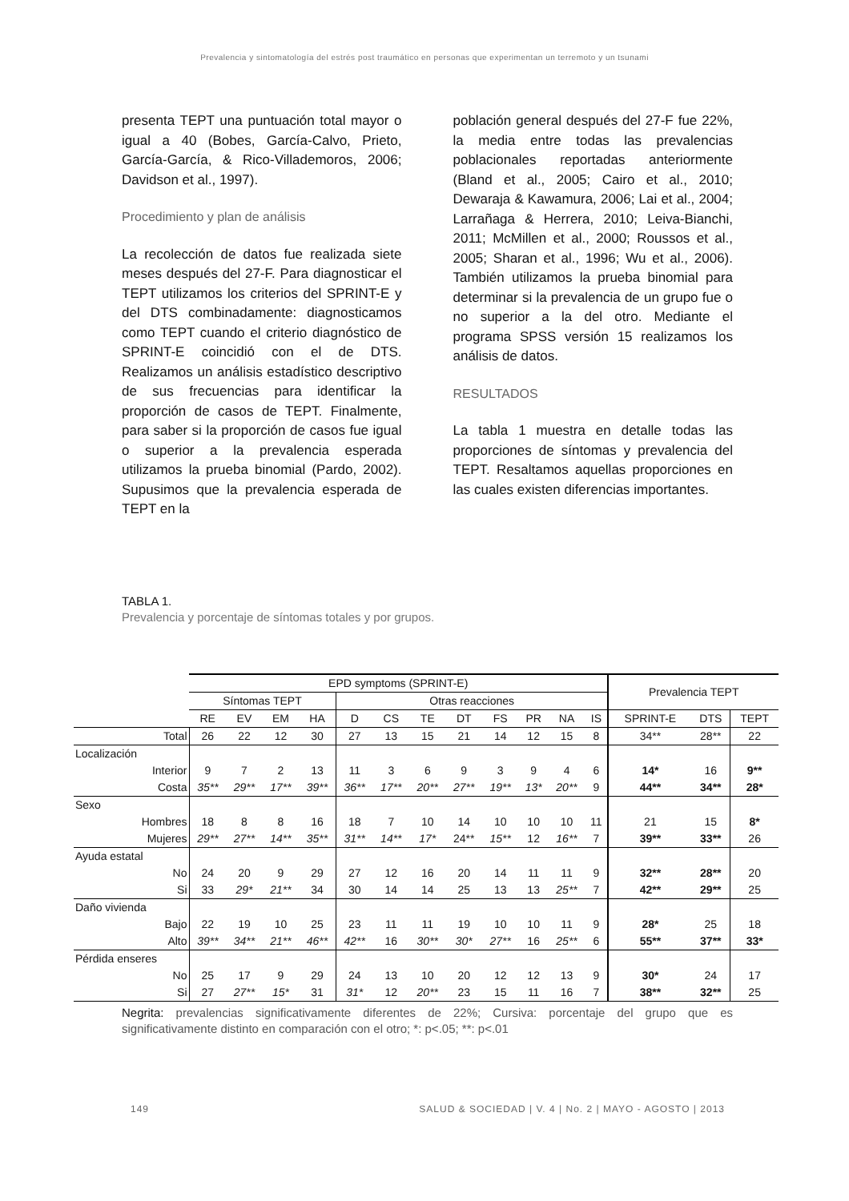Prevalencia y sintomatología del estrés post traumático en personas que experimentan un terremoto y un tsunami
presenta TEPT una puntuación total mayor o igual a 40 (Bobes, García-Calvo, Prieto, García-García, & Rico-Villademoros, 2006; Davidson et al., 1997).
Procedimiento y plan de análisis
La recolección de datos fue realizada siete meses después del 27-F. Para diagnosticar el TEPT utilizamos los criterios del SPRINT-E y del DTS combinadamente: diagnosticamos como TEPT cuando el criterio diagnóstico de SPRINT-E coincidió con el de DTS. Realizamos un análisis estadístico descriptivo de sus frecuencias para identificar la proporción de casos de TEPT. Finalmente, para saber si la proporción de casos fue igual o superior a la prevalencia esperada utilizamos la prueba binomial (Pardo, 2002). Supusimos que la prevalencia esperada de TEPT en la
población general después del 27-F fue 22%, la media entre todas las prevalencias poblacionales reportadas anteriormente (Bland et al., 2005; Cairo et al., 2010; Dewaraja & Kawamura, 2006; Lai et al., 2004; Larrañaga & Herrera, 2010; Leiva-Bianchi, 2011; McMillen et al., 2000; Roussos et al., 2005; Sharan et al., 1996; Wu et al., 2006). También utilizamos la prueba binomial para determinar si la prevalencia de un grupo fue o no superior a la del otro. Mediante el programa SPSS versión 15 realizamos los análisis de datos.
RESULTADOS
La tabla 1 muestra en detalle todas las proporciones de síntomas y prevalencia del TEPT. Resaltamos aquellas proporciones en las cuales existen diferencias importantes.
TABLA 1.
Prevalencia y porcentaje de síntomas totales y por grupos.
| | EPD symptoms (SPRINT-E) | | | | | | | | | | | | Prevalencia TEPT | | |
| --- | --- | --- | --- | --- | --- | --- | --- | --- | --- | --- | --- | --- | --- | --- | --- |
| | Síntomas TEPT | | | | Otras reacciones | | | | | | | | | | |
| | RE | EV | EM | HA | D | CS | TE | DT | FS | PR | NA | IS | SPRINT-E | DTS | TEPT |
| Total | 26 | 22 | 12 | 30 | 27 | 13 | 15 | 21 | 14 | 12 | 15 | 8 | 34** | 28** | 22 |
| Localización | | | | | | | | | | | | | | | |
| Interior | 9 | 7 | 2 | 13 | 11 | 3 | 6 | 9 | 3 | 9 | 4 | 6 | 14* | 16 | 9** |
| Costa | 35** | 29** | 17** | 39** | 36** | 17** | 20** | 27** | 19** | 13* | 20** | 9 | 44** | 34** | 28* |
| Sexo | | | | | | | | | | | | | | | |
| Hombres | 18 | 8 | 8 | 16 | 18 | 7 | 10 | 14 | 10 | 10 | 10 | 11 | 21 | 15 | 8* |
| Mujeres | 29** | 27** | 14** | 35** | 31** | 14** | 17* | 24** | 15** | 12 | 16** | 7 | 39** | 33** | 26 |
| Ayuda estatal | | | | | | | | | | | | | | | |
| No | 24 | 20 | 9 | 29 | 27 | 12 | 16 | 20 | 14 | 11 | 11 | 9 | 32** | 28** | 20 |
| Si | 33 | 29* | 21** | 34 | 30 | 14 | 14 | 25 | 13 | 13 | 25** | 7 | 42** | 29** | 25 |
| Daño vivienda | | | | | | | | | | | | | | | |
| Bajo | 22 | 19 | 10 | 25 | 23 | 11 | 11 | 19 | 10 | 10 | 11 | 9 | 28* | 25 | 18 |
| Alto | 39** | 34** | 21** | 46** | 42** | 16 | 30** | 30* | 27** | 16 | 25** | 6 | 55** | 37** | 33* |
| Pérdida enseres | | | | | | | | | | | | | | | |
| No | 25 | 17 | 9 | 29 | 24 | 13 | 10 | 20 | 12 | 12 | 13 | 9 | 30* | 24 | 17 |
| Si | 27 | 27** | 15* | 31 | 31* | 12 | 20** | 23 | 15 | 11 | 16 | 7 | 38** | 32** | 25 |
Negrita: prevalencias significativamente diferentes de 22%; Cursiva: porcentaje del grupo que es significativamente distinto en comparación con el otro; *: p<.05; **: p<.01
149 SALUD & SOCIEDAD | V. 4 | No. 2 | MAYO - AGOSTO | 2013